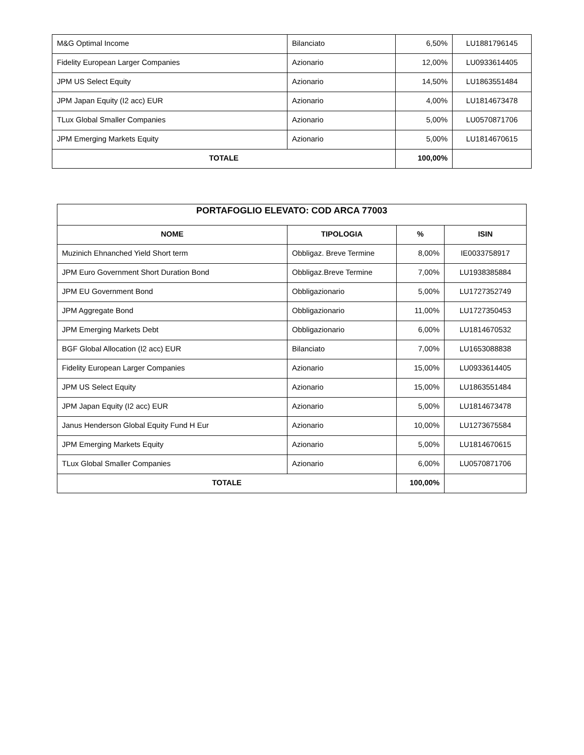| M&G Optimal Income | Bilanciato | 6,50% | LU1881796145 |
| Fidelity European Larger Companies | Azionario | 12,00% | LU0933614405 |
| JPM US Select Equity | Azionario | 14,50% | LU1863551484 |
| JPM Japan Equity (I2 acc) EUR | Azionario | 4,00% | LU1814673478 |
| TLux Global Smaller Companies | Azionario | 5,00% | LU0570871706 |
| JPM Emerging Markets Equity | Azionario | 5,00% | LU1814670615 |
| TOTALE | | 100,00% | |
| PORTAFOGLIO ELEVATO: COD ARCA 77003 | | | |
| --- | --- | --- | --- |
| NOME | TIPOLOGIA | % | ISIN |
| Muzinich Ehnanched Yield Short term | Obbligaz. Breve Termine | 8,00% | IE0033758917 |
| JPM Euro Government Short Duration Bond | Obbligaz.Breve Termine | 7,00% | LU1938385884 |
| JPM EU Government Bond | Obbligazionario | 5,00% | LU1727352749 |
| JPM Aggregate Bond | Obbligazionario | 11,00% | LU1727350453 |
| JPM Emerging Markets Debt | Obbligazionario | 6,00% | LU1814670532 |
| BGF Global Allocation (I2 acc) EUR | Bilanciato | 7,00% | LU1653088838 |
| Fidelity European Larger Companies | Azionario | 15,00% | LU0933614405 |
| JPM US Select Equity | Azionario | 15,00% | LU1863551484 |
| JPM Japan Equity (I2 acc) EUR | Azionario | 5,00% | LU1814673478 |
| Janus Henderson Global Equity Fund H Eur | Azionario | 10,00% | LU1273675584 |
| JPM Emerging Markets Equity | Azionario | 5,00% | LU1814670615 |
| TLux Global Smaller Companies | Azionario | 6,00% | LU0570871706 |
| TOTALE | | 100,00% | |